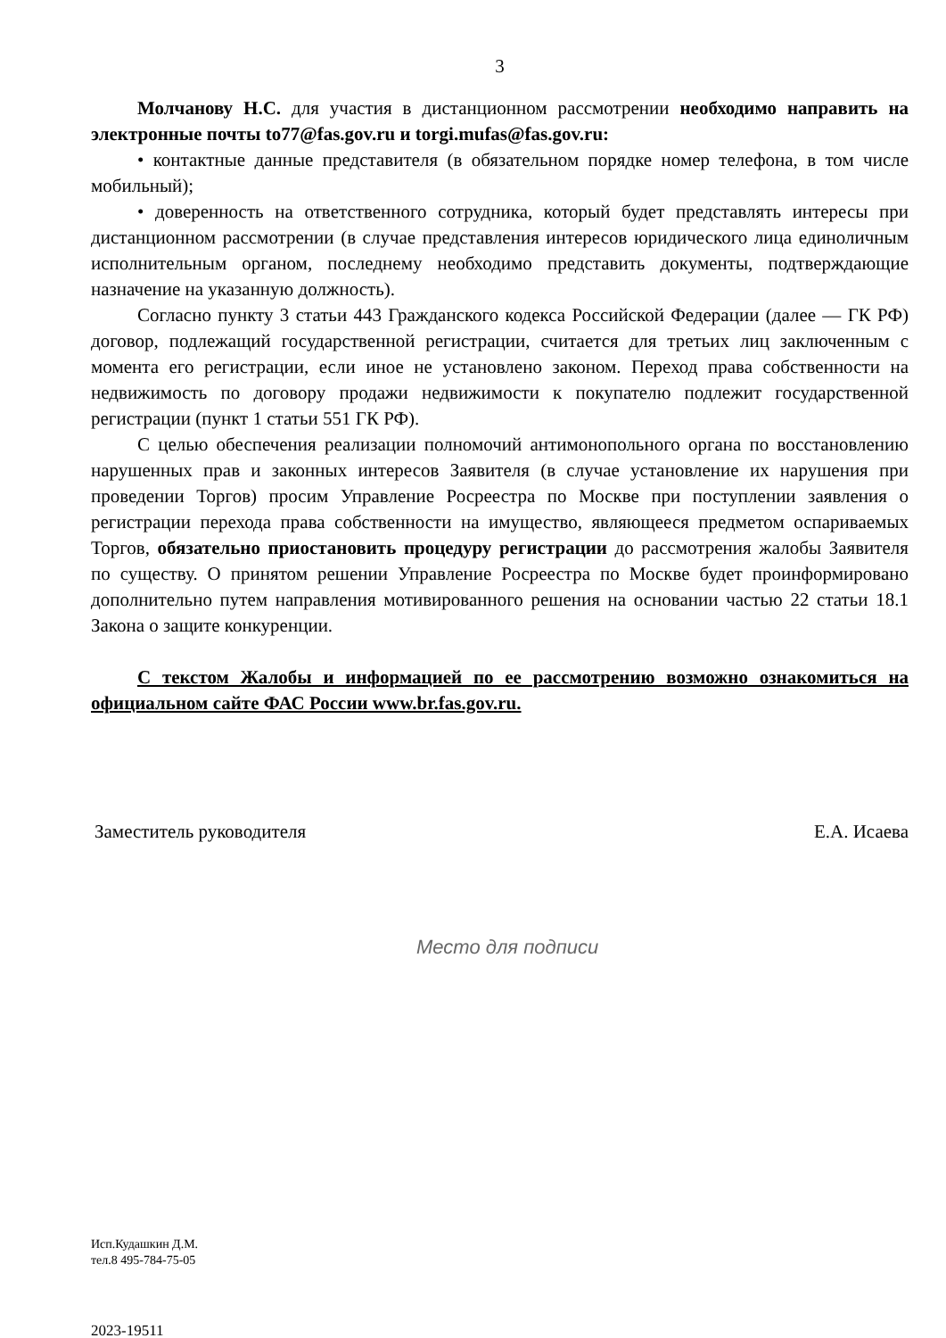3
Молчанову Н.С. для участия в дистанционном рассмотрении необходимо направить на электронные почты to77@fas.gov.ru и torgi.mufas@fas.gov.ru:
• контактные данные представителя (в обязательном порядке номер телефона, в том числе мобильный);
• доверенность на ответственного сотрудника, который будет представлять интересы при дистанционном рассмотрении (в случае представления интересов юридического лица единоличным исполнительным органом, последнему необходимо представить документы, подтверждающие назначение на указанную должность).
Согласно пункту 3 статьи 443 Гражданского кодекса Российской Федерации (далее — ГК РФ) договор, подлежащий государственной регистрации, считается для третьих лиц заключенным с момента его регистрации, если иное не установлено законом. Переход права собственности на недвижимость по договору продажи недвижимости к покупателю подлежит государственной регистрации (пункт 1 статьи 551 ГК РФ).
С целью обеспечения реализации полномочий антимонопольного органа по восстановлению нарушенных прав и законных интересов Заявителя (в случае установление их нарушения при проведении Торгов) просим Управление Росреестра по Москве при поступлении заявления о регистрации перехода права собственности на имущество, являющееся предметом оспариваемых Торгов, обязательно приостановить процедуру регистрации до рассмотрения жалобы Заявителя по существу. О принятом решении Управление Росреестра по Москве будет проинформировано дополнительно путем направления мотивированного решения на основании частью 22 статьи 18.1 Закона о защите конкуренции.
С текстом Жалобы и информацией по ее рассмотрению возможно ознакомиться на официальном сайте ФАС России www.br.fas.gov.ru.
Заместитель руководителя Е.А. Исаева
Место для подписи
Исп.Кудашкин Д.М.
тел.8 495-784-75-05
2023-19511